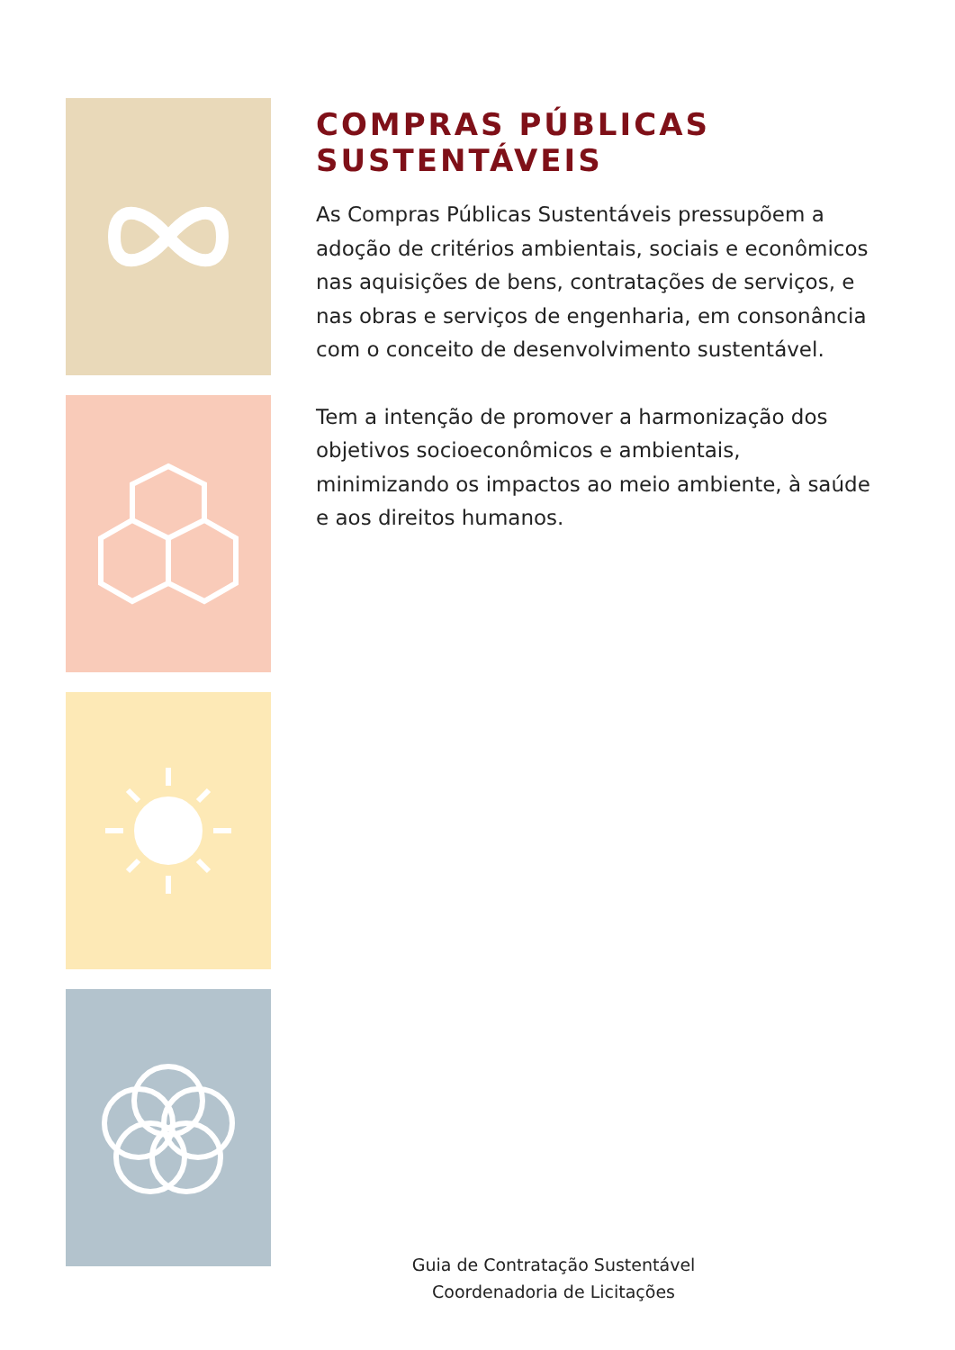COMPRAS PÚBLICAS
SUSTENTÁVEIS
As Compras Públicas Sustentáveis pressupõem a adoção de critérios ambientais, sociais e econômicos nas aquisições de bens, contratações de serviços, e nas obras e serviços de engenharia, em consonância com o conceito de desenvolvimento sustentável.
Tem a intenção de promover a harmonização dos objetivos socioeconômicos e ambientais, minimizando os impactos ao meio ambiente, à saúde e aos direitos humanos.
Guia de Contratação Sustentável
Coordenadoria de Licitações